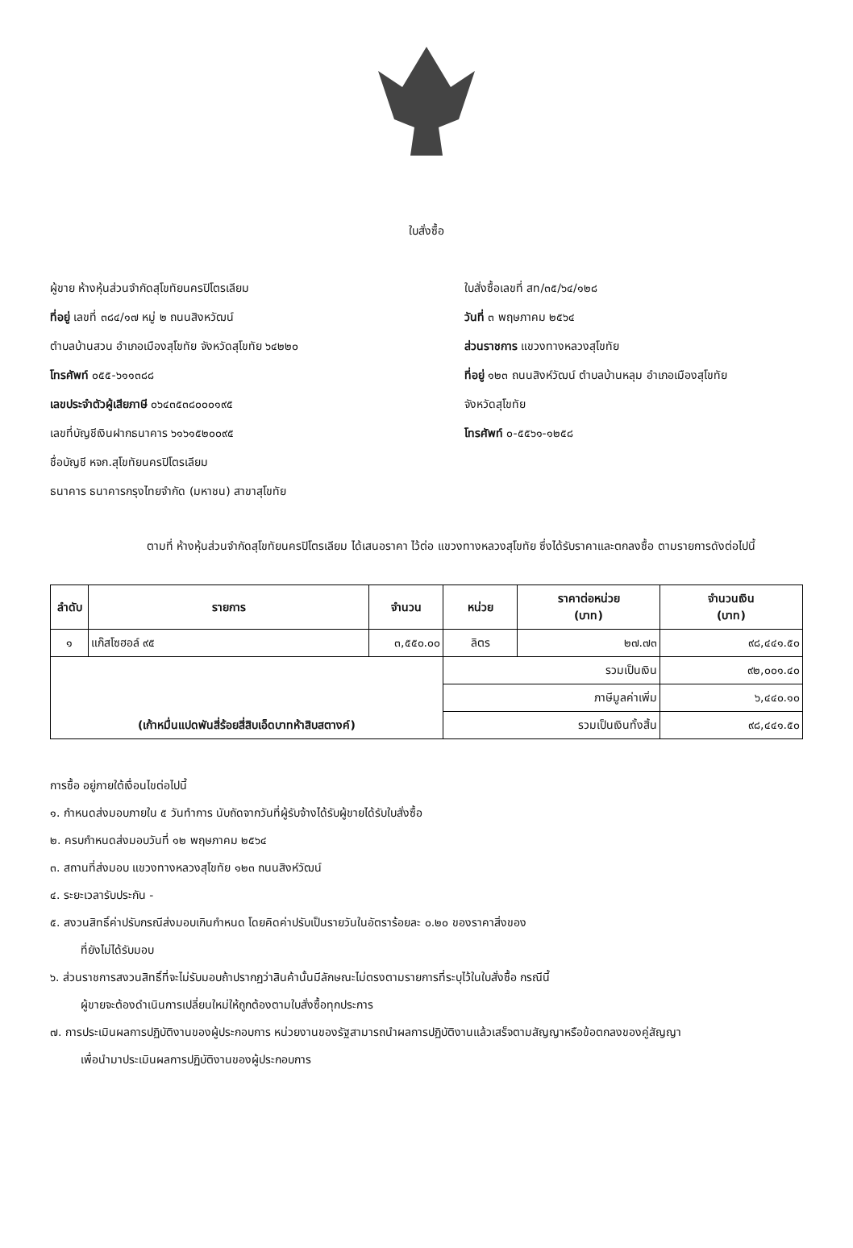ใบสั่งซื้อ
ผู้ขาย ห้างหุ้นส่วนจำกัดสุโขทัยนครปิโตรเลียม
ที่อยู่ เลขที่ ๓๘๔/๑๗ หมู่ ๒ ถนนสิงหวัฒน์
ตำบลบ้านสวน อำเภอเมืองสุโขทัย จังหวัดสุโขทัย ๖๔๒๒๐
โทรศัพท์ ๐๕๕-๖๑๑๓๘๘
เลขประจำตัวผู้เสียภาษี ๐๖๔๓๕๓๘๐๐๐๑๙๕
เลขที่บัญชีเงินฝากธนาคาร ๖๑๖๑๕๒๐๐๙๕
ชื่อบัญชี หจก.สุโขทัยนครปิโตรเลียม
ธนาคาร ธนาคารกรุงไทยจำกัด (มหาชน) สาขาสุโขทัย
ใบสั่งซื้อเลขที่ สท/๓๕/๖๔/๑๒๘
วันที่ ๓ พฤษภาคม ๒๕๖๔
ส่วนราชการ แขวงทางหลวงสุโขทัย
ที่อยู่ ๑๒๓ ถนนสิงห์วัฒน์ ตำบลบ้านหลุม อำเภอเมืองสุโขทัย
จังหวัดสุโขทัย
โทรศัพท์ ๐-๕๕๖๑-๑๒๕๘
ตามที่ ห้างหุ้นส่วนจำกัดสุโขทัยนครปิโตรเลียม ได้เสนอราคา ไว้ต่อ แขวงทางหลวงสุโขทัย ซึ่งได้รับราคาและตกลงซื้อ ตามรายการดังต่อไปนี้
| ลำดับ | รายการ | จำนวน | หน่วย | ราคาต่อหน่วย (บาท) | จำนวนเงิน (บาท) |
| --- | --- | --- | --- | --- | --- |
| ๑ | แก๊สโซฮอล์ ๙๕ | ๓,๕๕๐.๐๐ | ลิตร | ๒๗.๗๓ | ๙๘,๔๔๑.๕๐ |
| (เก้าหมื่นแปดพันสี่ร้อยสี่สิบเอ็ดบาทห้าสิบสตางค์) | | | รวมเป็นเงิน | | ๙๒,๐๐๑.๔๐ |
| | | | ภาษีมูลค่าเพิ่ม | | ๖,๔๔๐.๑๐ |
| | | | รวมเป็นเงินทั้งสิ้น | | ๙๘,๔๔๑.๕๐ |
การซื้อ อยู่ภายใต้เงื่อนไขต่อไปนี้
๑. กำหนดส่งมอบภายใน ๕ วันทำการ นับถัดจากวันที่ผู้รับจ้างได้รับผู้ขายได้รับใบสั่งซื้อ
๒. ครบกำหนดส่งมอบวันที่ ๑๒ พฤษภาคม ๒๕๖๔
๓. สถานที่ส่งมอบ แขวงทางหลวงสุโขทัย ๑๒๓ ถนนสิงห์วัฒน์
๔. ระยะเวลารับประกัน -
๕. สงวนสิทธิ์ค่าปรับกรณีส่งมอบเกินกำหนด โดยคิดค่าปรับเป็นรายวันในอัตราร้อยละ ๐.๒๐ ของราคาสิ่งของ
ที่ยังไม่ได้รับมอบ
๖. ส่วนราชการสงวนสิทธิ์ที่จะไม่รับมอบถ้าปรากฏว่าสินค้านั้นมีลักษณะไม่ตรงตามรายการที่ระบุไว้ในใบสั่งซื้อ กรณีนี้
ผู้ขายจะต้องดำเนินการเปลี่ยนใหม่ให้ถูกต้องตามใบสั่งซื้อทุกประการ
๗. การประเมินผลการปฏิบัติงานของผู้ประกอบการ หน่วยงานของรัฐสามารถนำผลการปฏิบัติงานแล้วเสร็จตามสัญญาหรือข้อตกลงของคู่สัญญา
เพื่อนำมาประเมินผลการปฏิบัติงานของผู้ประกอบการ